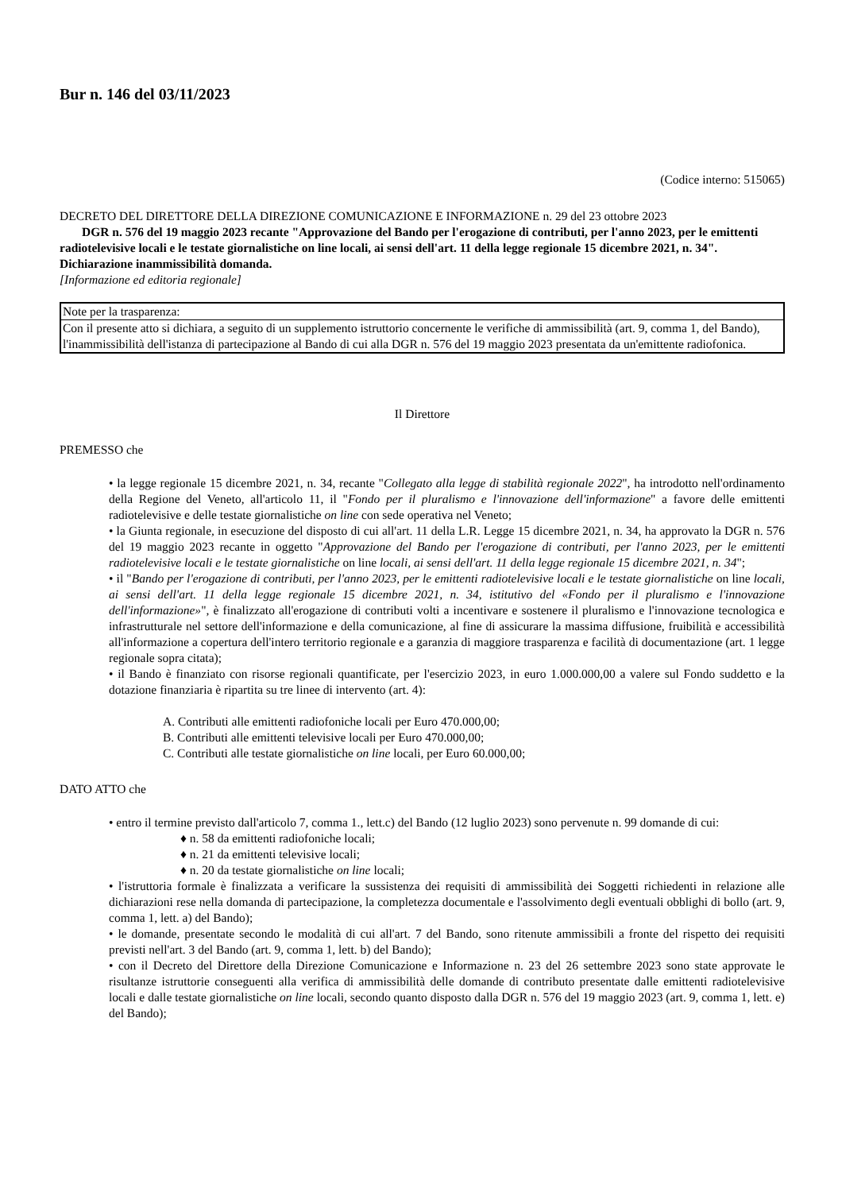Bur n. 146 del 03/11/2023
(Codice interno: 515065)
DECRETO DEL DIRETTORE DELLA DIREZIONE COMUNICAZIONE E INFORMAZIONE n. 29 del 23 ottobre 2023
DGR n. 576 del 19 maggio 2023 recante "Approvazione del Bando per l'erogazione di contributi, per l'anno 2023, per le emittenti radiotelevisive locali e le testate giornalistiche on line locali, ai sensi dell'art. 11 della legge regionale 15 dicembre 2021, n. 34". Dichiarazione inammissibilità domanda.
[Informazione ed editoria regionale]
| Note per la trasparenza: |
| Con il presente atto si dichiara, a seguito di un supplemento istruttorio concernente le verifiche di ammissibilità (art. 9, comma 1, del Bando), l'inammissibilità dell'istanza di partecipazione al Bando di cui alla DGR n. 576 del 19 maggio 2023 presentata da un'emittente radiofonica. |
Il Direttore
PREMESSO che
• la legge regionale 15 dicembre 2021, n. 34, recante "Collegato alla legge di stabilità regionale 2022", ha introdotto nell'ordinamento della Regione del Veneto, all'articolo 11, il "Fondo per il pluralismo e l'innovazione dell'informazione" a favore delle emittenti radiotelevisive e delle testate giornalistiche on line con sede operativa nel Veneto;
• la Giunta regionale, in esecuzione del disposto di cui all'art. 11 della L.R. Legge 15 dicembre 2021, n. 34, ha approvato la DGR n. 576 del 19 maggio 2023 recante in oggetto "Approvazione del Bando per l'erogazione di contributi, per l'anno 2023, per le emittenti radiotelevisive locali e le testate giornalistiche on line locali, ai sensi dell'art. 11 della legge regionale 15 dicembre 2021, n. 34";
• il "Bando per l'erogazione di contributi, per l'anno 2023, per le emittenti radiotelevisive locali e le testate giornalistiche on line locali, ai sensi dell'art. 11 della legge regionale 15 dicembre 2021, n. 34, istitutivo del «Fondo per il pluralismo e l'innovazione dell'informazione»", è finalizzato all'erogazione di contributi volti a incentivare e sostenere il pluralismo e l'innovazione tecnologica e infrastrutturale nel settore dell'informazione e della comunicazione, al fine di assicurare la massima diffusione, fruibilità e accessibilità all'informazione a copertura dell'intero territorio regionale e a garanzia di maggiore trasparenza e facilità di documentazione (art. 1 legge regionale sopra citata);
• il Bando è finanziato con risorse regionali quantificate, per l'esercizio 2023, in euro 1.000.000,00 a valere sul Fondo suddetto e la dotazione finanziaria è ripartita su tre linee di intervento (art. 4):
A. Contributi alle emittenti radiofoniche locali per Euro 470.000,00;
B. Contributi alle emittenti televisive locali per Euro 470.000,00;
C. Contributi alle testate giornalistiche on line locali, per Euro 60.000,00;
DATO ATTO che
• entro il termine previsto dall'articolo 7, comma 1., lett.c) del Bando (12 luglio 2023) sono pervenute n. 99 domande di cui:
♦ n. 58 da emittenti radiofoniche locali;
♦ n. 21 da emittenti televisive locali;
♦ n. 20 da testate giornalistiche on line locali;
• l'istruttoria formale è finalizzata a verificare la sussistenza dei requisiti di ammissibilità dei Soggetti richiedenti in relazione alle dichiarazioni rese nella domanda di partecipazione, la completezza documentale e l'assolvimento degli eventuali obblighi di bollo (art. 9, comma 1, lett. a) del Bando);
• le domande, presentate secondo le modalità di cui all'art. 7 del Bando, sono ritenute ammissibili a fronte del rispetto dei requisiti previsti nell'art. 3 del Bando (art. 9, comma 1, lett. b) del Bando);
• con il Decreto del Direttore della Direzione Comunicazione e Informazione n. 23 del 26 settembre 2023 sono state approvate le risultanze istruttorie conseguenti alla verifica di ammissibilità delle domande di contributo presentate dalle emittenti radiotelevisive locali e dalle testate giornalistiche on line locali, secondo quanto disposto dalla DGR n. 576 del 19 maggio 2023 (art. 9, comma 1, lett. e) del Bando);